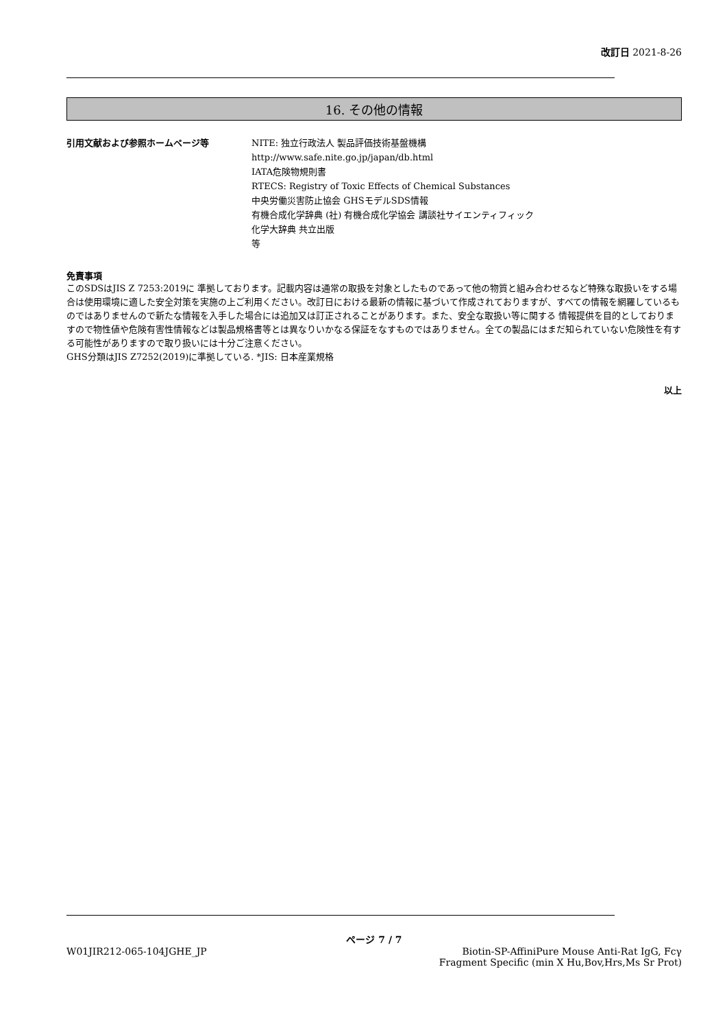改訂日 2021-8-26
16. その他の情報
引用文献および参照ホームページ等 NITE: 独立行政法人 製品評価技術基盤機構
http://www.safe.nite.go.jp/japan/db.html
IATA危険物規則書
RTECS: Registry of Toxic Effects of Chemical Substances
中央労働災害防止協会 GHSモデルSDS情報
有機合成化学辞典 (社) 有機合成化学協会 講談社サイエンティフィック
化学大辞典 共立出版
等
免責事項
このSDSはJIS Z 7253:2019に 準拠しております。記載内容は通常の取扱を対象としたものであって他の物質と組み合わせるなど特殊な取扱いをする場合は使用環境に適した安全対策を実施の上ご利用ください。改訂日における最新の情報に基づいて作成されておりますが、すべての情報を網羅しているものではありませんので新たな情報を入手した場合には追加又は訂正されることがあります。また、安全な取扱い等に関する 情報提供を目的としておりますので物性値や危険有害性情報などは製品規格書等とは異なりいかなる保証をなすものではありません。全ての製品にはまだ知られていない危険性を有する可能性がありますので取り扱いには十分ご注意ください。
GHS分類はJIS Z7252(2019)に準拠している. *JIS: 日本産業規格
以上
ページ 7 / 7
W01JIR212-065-104JGHE_JP Biotin-SP-AffiniPure Mouse Anti-Rat IgG, Fcγ
Fragment Specific (min X Hu,Bov,Hrs,Ms Sr Prot)